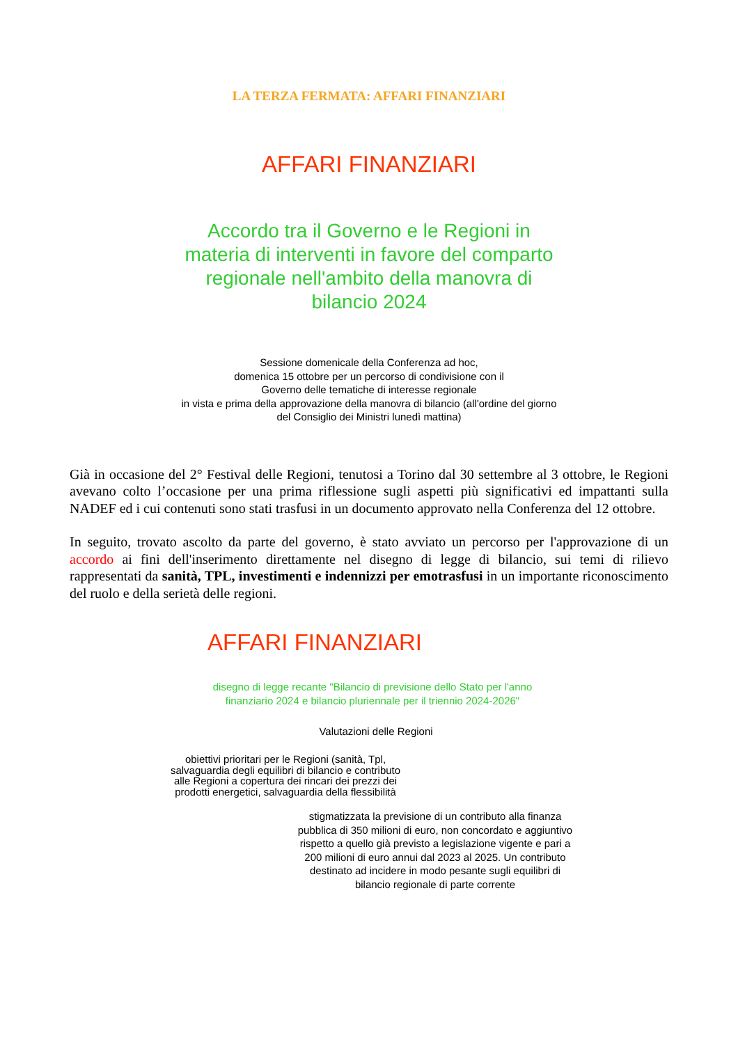LA TERZA FERMATA: AFFARI FINANZIARI
AFFARI FINANZIARI
Accordo tra il Governo e le Regioni in materia di interventi in favore del comparto regionale nell'ambito della manovra di bilancio 2024
Sessione domenicale della Conferenza ad hoc,
domenica 15 ottobre per un percorso di condivisione con il
Governo delle tematiche di interesse regionale
in vista e prima della approvazione della manovra di bilancio (all'ordine del giorno
del Consiglio dei Ministri lunedì mattina)
Già in occasione del 2° Festival delle Regioni, tenutosi a Torino dal 30 settembre al 3 ottobre, le Regioni avevano colto l’occasione per una prima riflessione sugli aspetti più significativi ed impattanti sulla NADEF ed i cui contenuti sono stati trasfusi in un documento approvato nella Conferenza del 12 ottobre.
In seguito, trovato ascolto da parte del governo, è stato avviato un percorso per l'approvazione di un accordo ai fini dell'inserimento direttamente nel disegno di legge di bilancio, sui temi di rilievo rappresentati da sanità, TPL, investimenti e indennizzi per emotrasfusi in un importante riconoscimento del ruolo e della serietà delle regioni.
AFFARI FINANZIARI
disegno di legge recante "Bilancio di previsione dello Stato per l'anno
finanziario 2024 e bilancio pluriennale per il triennio 2024-2026"
Valutazioni delle Regioni
obiettivi prioritari per le Regioni (sanità, Tpl, salvaguardia degli equilibri di bilancio e contributo alle Regioni a copertura dei rincari dei prezzi dei prodotti energetici, salvaguardia della flessibilità
stigmatizzata la previsione di un contributo alla finanza pubblica di 350 milioni di euro, non concordato e aggiuntivo rispetto a quello già previsto a legislazione vigente e pari a 200 milioni di euro annui dal 2023 al 2025. Un contributo destinato ad incidere in modo pesante sugli equilibri di bilancio regionale di parte corrente